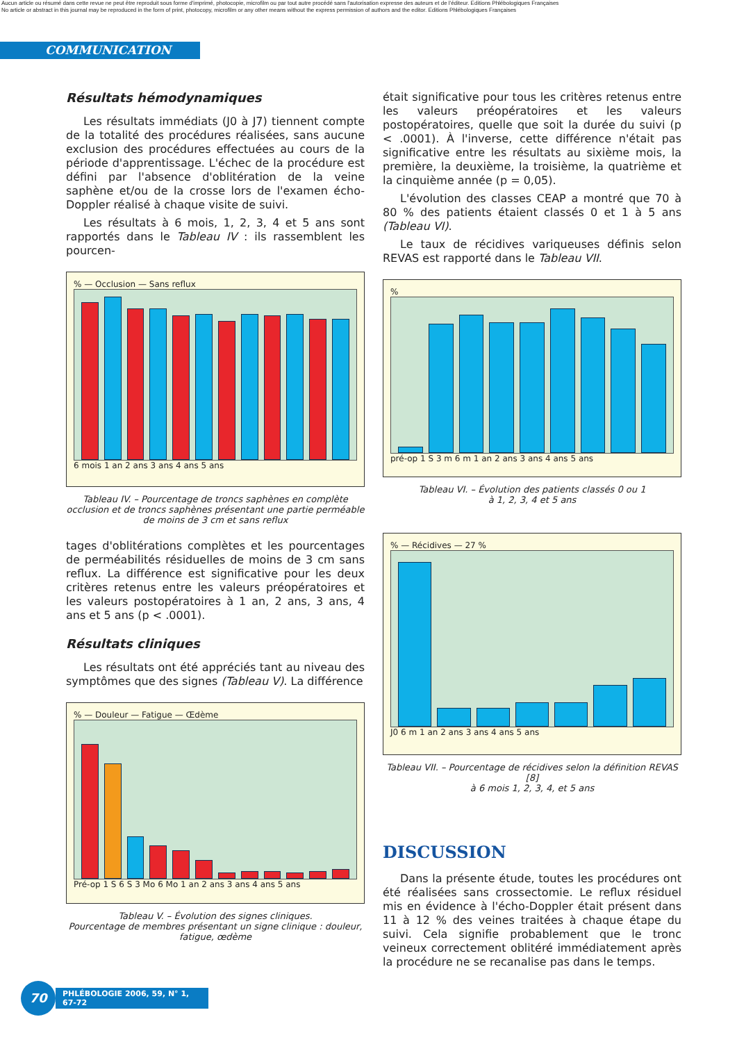Aucun article ou résumé dans cette revue ne peut être reproduit sous forme d'imprimé, photocopie, microfilm ou par tout autre procédé sans l'autorisation expresse des auteurs et de l'éditeur. Editions Phlébologiques Françaises
No article or abstract in this journal may be reproduced in the form of print, photocopy, microfilm or any other means without the express permission of authors and the editor. Editions Phlébologiques Françaises
COMMUNICATION
Résultats hémodynamiques
Les résultats immédiats (J0 à J7) tiennent compte de la totalité des procédures réalisées, sans aucune exclusion des procédures effectuées au cours de la période d'apprentissage. L'échec de la procédure est défini par l'absence d'oblitération de la veine saphène et/ou de la crosse lors de l'examen écho-Doppler réalisé à chaque visite de suivi.
Les résultats à 6 mois, 1, 2, 3, 4 et 5 ans sont rapportés dans le Tableau IV : ils rassemblent les pourcen-
% — Occlusion — Sans reflux
6 mois 1 an 2 ans 3 ans 4 ans 5 ans
Tableau IV. – Pourcentage de troncs saphènes en complète occlusion et de troncs saphènes présentant une partie perméable de moins de 3 cm et sans reflux
tages d'oblitérations complètes et les pourcentages de perméabilités résiduelles de moins de 3 cm sans reflux. La différence est significative pour les deux critères retenus entre les valeurs préopératoires et les valeurs postopératoires à 1 an, 2 ans, 3 ans, 4 ans et 5 ans (p < .0001).
Résultats cliniques
Les résultats ont été appréciés tant au niveau des symptômes que des signes (Tableau V). La différence
% — Douleur — Fatigue — Œdème
Pré-op 1 S 6 S 3 Mo 6 Mo 1 an 2 ans 3 ans 4 ans 5 ans
Tableau V. – Évolution des signes cliniques.
Pourcentage de membres présentant un signe clinique : douleur, fatigue, œdème
était significative pour tous les critères retenus entre les valeurs préopératoires et les valeurs postopératoires, quelle que soit la durée du suivi (p < .0001). À l'inverse, cette différence n'était pas significative entre les résultats au sixième mois, la première, la deuxième, la troisième, la quatrième et la cinquième année (p = 0,05).
L'évolution des classes CEAP a montré que 70 à 80 % des patients étaient classés 0 et 1 à 5 ans (Tableau VI).
Le taux de récidives variqueuses définis selon REVAS est rapporté dans le Tableau VII.
%
pré-op 1 S 3 m 6 m 1 an 2 ans 3 ans 4 ans 5 ans
Tableau VI. – Évolution des patients classés 0 ou 1
à 1, 2, 3, 4 et 5 ans
% — Récidives — 27 %
J0 6 m 1 an 2 ans 3 ans 4 ans 5 ans
Tableau VII. – Pourcentage de récidives selon la définition REVAS [8]
à 6 mois 1, 2, 3, 4, et 5 ans
DISCUSSION
Dans la présente étude, toutes les procédures ont été réalisées sans crossectomie. Le reflux résiduel mis en évidence à l'écho-Doppler était présent dans 11 à 12 % des veines traitées à chaque étape du suivi. Cela signifie probablement que le tronc veineux correctement oblitéré immédiatement après la procédure ne se recanalise pas dans le temps.
70
PHLÉBOLOGIE 2006, 59, N° 1, 67-72